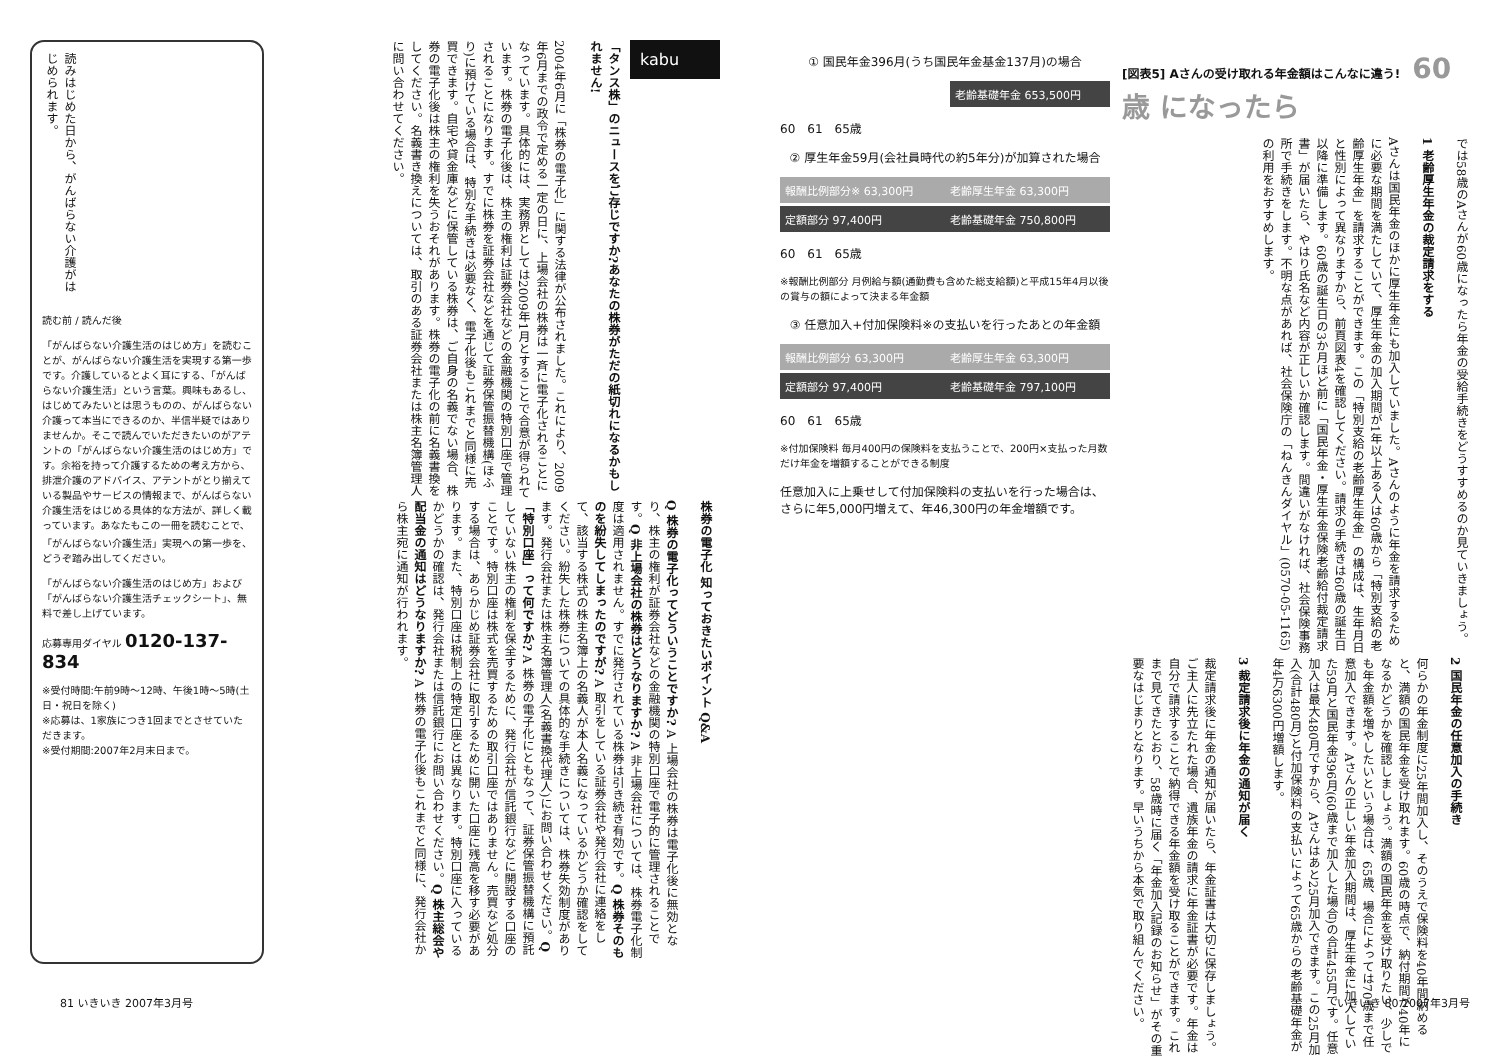読みはじめた日から、がんばらない介護がはじめられます。
読む前 / 読んだ後
「がんばらない介護生活のはじめ方」を読むことが、がんばらない介護生活を実現する第一歩です。介護しているとよく耳にする、「がんばらない介護生活」という言葉。興味もあるし、はじめてみたいとは思うものの、がんばらない介護って本当にできるのか、半信半疑ではありませんか。そこで読んでいただきたいのがアテントの「がんばらない介護生活のはじめ方」です。余裕を持って介護するための考え方から、排泄介護のアドバイス、アテントがとり揃えている製品やサービスの情報まで、がんばらない介護生活をはじめる具体的な方法が、詳しく載っています。あなたもこの一冊を読むことで、「がんばらない介護生活」実現への第一歩を、どうぞ踏み出してください。
「がんばらない介護生活のはじめ方」および「がんばらない介護生活チェックシート」、無料で差し上げています。
応募専用ダイヤル 0120-137-834
※受付時間:午前9時～12時、午後1時～5時(土日・祝日を除く)
※応募は、1家族につき1回までとさせていただきます。
※受付期間:2007年2月末日まで。
kabu
「タンス株」のニュースをご存じですか?あなたの株券がただの紙切れになるかもしれません!
2004年6月に「株券の電子化」に関する法律が公布されました。これにより、2009年6月までの政令で定める一定の日に、上場会社の株券は一斉に電子化されることになっています。具体的には、実務界としては2009年1月とすることで合意が得られています。株券の電子化後は、株主の権利は証券会社などの金融機関の特別口座で管理されることになります。すでに株券を証券会社などを通じて証券保管振替機構(ほふり)に預けている場合は、特別な手続きは必要なく、電子化後もこれまでと同様に売買できます。自宅や貸金庫などに保管している株券は、ご自身の名義でない場合、株券の電子化後は株主の権利を失うおそれがあります。株券の電子化の前に名義書換をしてください。名義書き換えについては、取引のある証券会社または株主名簿管理人に問い合わせてください。
株券の電子化 知っておきたいポイント Q&A
Q 株券の電子化ってどういうことですか? A 上場会社の株券は電子化後に無効となり、株主の権利が証券会社などの金融機関の特別口座で電子的に管理されることです。Q 非上場会社の株券はどうなりますか? A 非上場会社については、株券電子化制度は適用されません。すでに発行されている株券は引き続き有効です。Q 株券そのものを紛失してしまったのですが? A 取引をしている証券会社や発行会社に連絡をして、該当する株式の株主名簿上の名義人が本人名義になっているかどうか確認をしてください。紛失した株券についての具体的な手続きについては、株券失効制度があります。発行会社または株主名簿管理人(名義書換代理人)にお問い合わせください。Q「特別口座」って何ですか? A 株券の電子化にともなって、証券保管振替機構に預託していない株主の権利を保全するために、発行会社が信託銀行などに開設する口座のことです。特別口座は株式を売買するための取引口座ではありません。売買など処分する場合は、あらかじめ証券会社に取引するために開いた口座に残高を移す必要があります。また、特別口座は税制上の特定口座とは異なります。特別口座に入っているかどうかの確認は、発行会社または信託銀行にお問い合わせください。Q 株主総会や配当金の通知はどうなりますか? A 株券の電子化後もこれまでと同様に、発行会社から株主宛に通知が行われます。
81 いきいき 2007年3月号
① 国民年金396月(うち国民年金基金137月)の場合
老齢基礎年金 653,500円
60　61　65歳
② 厚生年金59月(会社員時代の約5年分)が加算された場合
報酬比例部分※ 63,300円 老齢厚生年金 63,300円
定額部分 97,400円 老齢基礎年金 750,800円
60　61　65歳
※報酬比例部分 月例給与額(通勤費も含めた総支給額)と平成15年4月以後の賞与の額によって決まる年金額
③ 任意加入+付加保険料※の支払いを行ったあとの年金額
報酬比例部分 63,300円 老齢厚生年金 63,300円
定額部分 97,400円 老齢基礎年金 797,100円
60　61　65歳
※付加保険料 毎月400円の保険料を支払うことで、200円×支払った月数だけ年金を増額することができる制度
任意加入に上乗せして付加保険料の支払いを行った場合は、さらに年5,000円増えて、年46,300円の年金増額です。
[図表5] Aさんの受け取れる年金額はこんなに違う!　60歳 になったら
では58歳のAさんが60歳になったら年金の受給手続きをどうすすめるのか見ていきましょう。
1 老齢厚生年金の裁定請求をする
Aさんは国民年金のほかに厚生年金にも加入していました。Aさんのように年金を請求するために必要な期間を満たしていて、厚生年金の加入期間が1年以上ある人は60歳から「特別支給の老齢厚生年金」を請求することができます。この「特別支給の老齢厚生年金」の構成は、生年月日と性別によって異なりますから、前頁図表4を確認してください。請求の手続きは60歳の誕生日以降に準備します。60歳の誕生日の3か月ほど前に「国民年金・厚生年金保険老齢給付裁定請求書」が届いたら、やはり氏名など内容が正しいか確認します。間違いがなければ、社会保険事務所で手続きをします。不明な点があれば、社会保険庁の「ねんきんダイヤル」(0570-05-1165)の利用をおすすめします。
2 国民年金の任意加入の手続き
何らかの年金制度に25年間加入し、そのうえで保険料を40年間納めると、満額の国民年金を受け取れます。60歳の時点で、納付期間が40年になるかどうかを確認しましょう。満額の国民年金を受け取りたい、少しでも年金額を増やしたいという場合は、65歳、場合によっては70歳まで任意加入できます。Aさんの正しい年金加入期間は、厚生年金に加入していた59月と国民年金396月(60歳まで加入した場合)の合計455月です。任意加入は最大480月ですから、Aさんはあと25月加入できます。この25月加入(合計480月)と付加保険料の支払いによって65歳からの老齢基礎年金が年4万6300円増額します。
3 裁定請求後に年金の通知が届く
裁定請求後に年金の通知が届いたら、年金証書は大切に保存しましょう。ご主人に先立たれた場合、遺族年金の請求に年金証書が必要です。年金は自分で請求することで納得できる年金額を受け取ることができます。これまで見てきたとおり、58歳時に届く「年金加入記録のお知らせ」がその重要なはじまりとなります。早いうちから本気で取り組んでください。
いきいき 80 2007年3月号